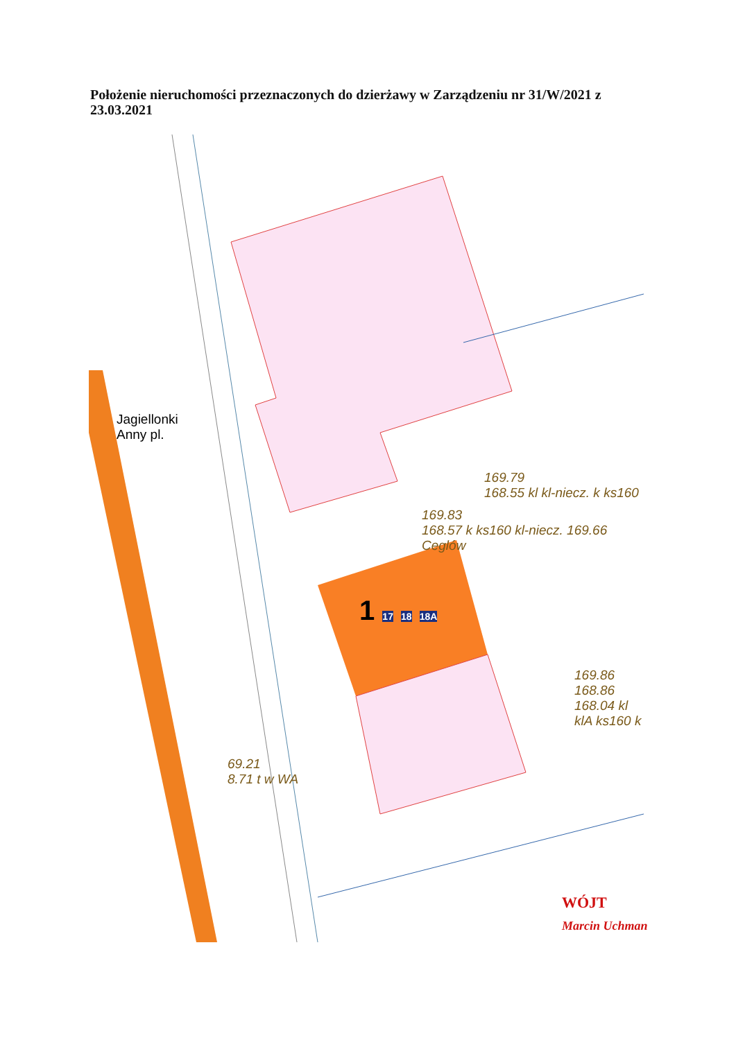Położenie nieruchomości przeznaczonych do dzierżawy w Zarządzeniu nr 31/W/2021 z 23.03.2021
Jagiellonki
Anny pl.
169.79
168.55 kl kl-niecz. k ks160
169.83
168.57 k ks160 kl-niecz. 169.66 Ceglów
1 17 18 18A
169.86
168.86 168.04 kl klA ks160 k
69.21
8.71 t w WA
WÓJT
Marcin Uchman